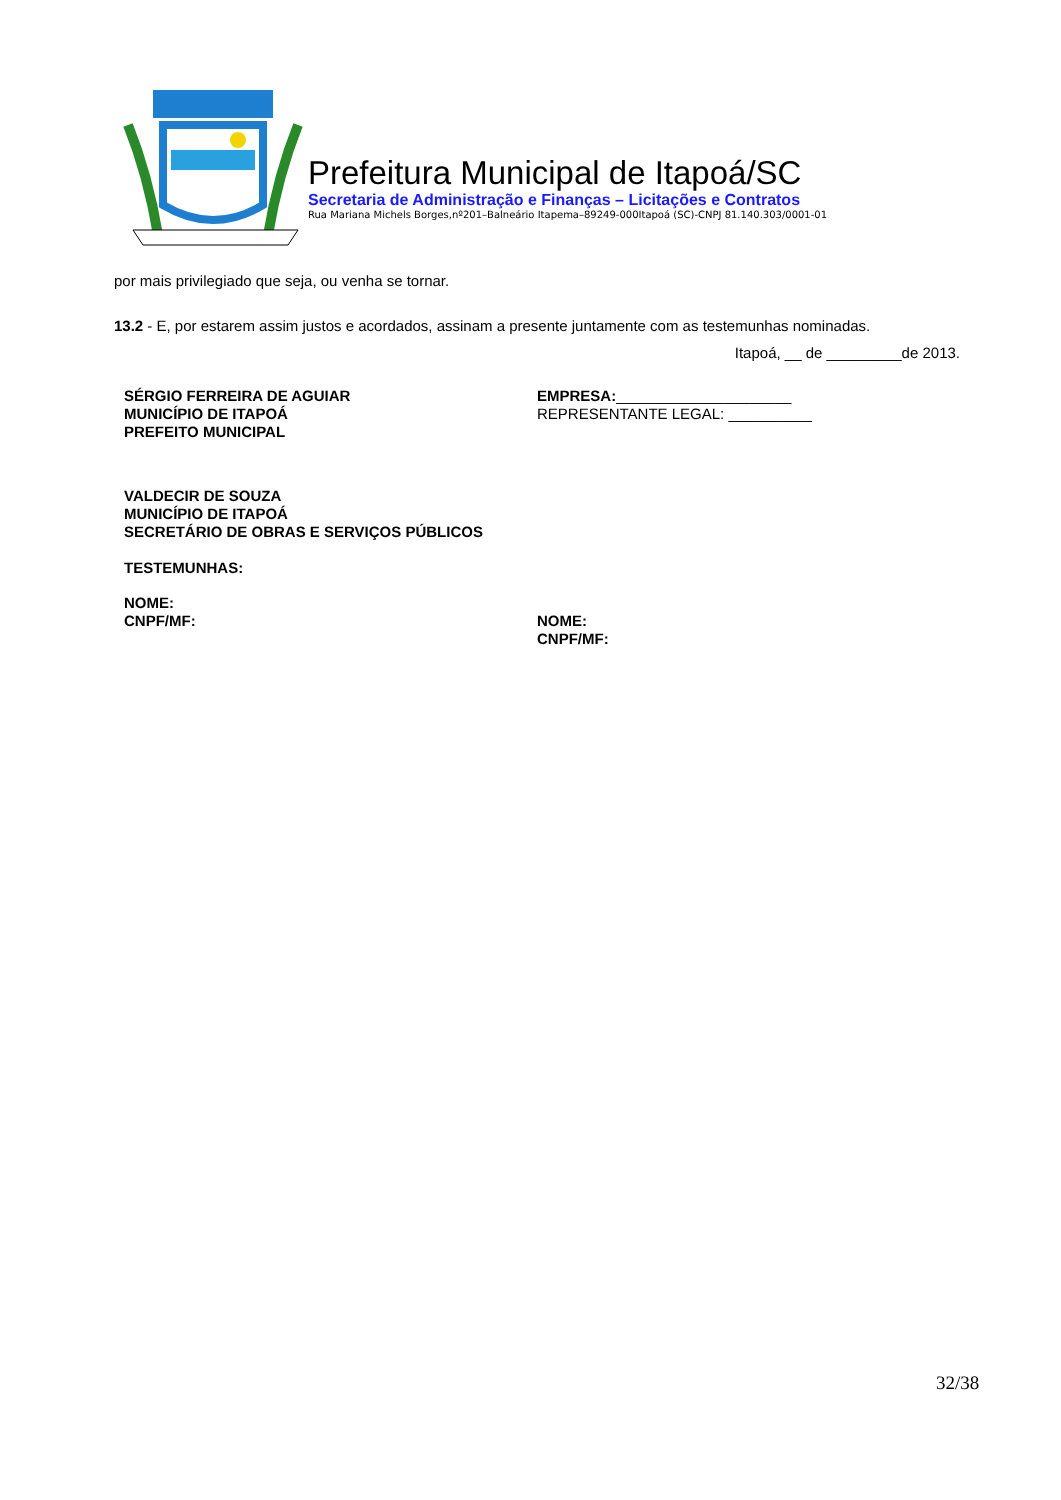Prefeitura Municipal de Itapoá/SC
Secretaria de Administração e Finanças – Licitações e Contratos
Rua Mariana Michels Borges,nº201–Balneário Itapema–89249-000Itapoá (SC)-CNPJ 81.140.303/0001-01
por mais privilegiado que seja, ou venha se tornar.
13.2 - E, por estarem assim justos e acordados, assinam a presente juntamente com as testemunhas nominadas.
Itapoá, __ de _________de 2013.
SÉRGIO FERREIRA DE AGUIAR
MUNICÍPIO DE ITAPOÁ
PREFEITO MUNICIPAL
EMPRESA:_____________________
REPRESENTANTE LEGAL: __________
VALDECIR DE SOUZA
MUNICÍPIO DE ITAPOÁ
SECRETÁRIO DE OBRAS E SERVIÇOS PÚBLICOS
TESTEMUNHAS:
NOME:
CNPF/MF:
NOME:
CNPF/MF:
32/38